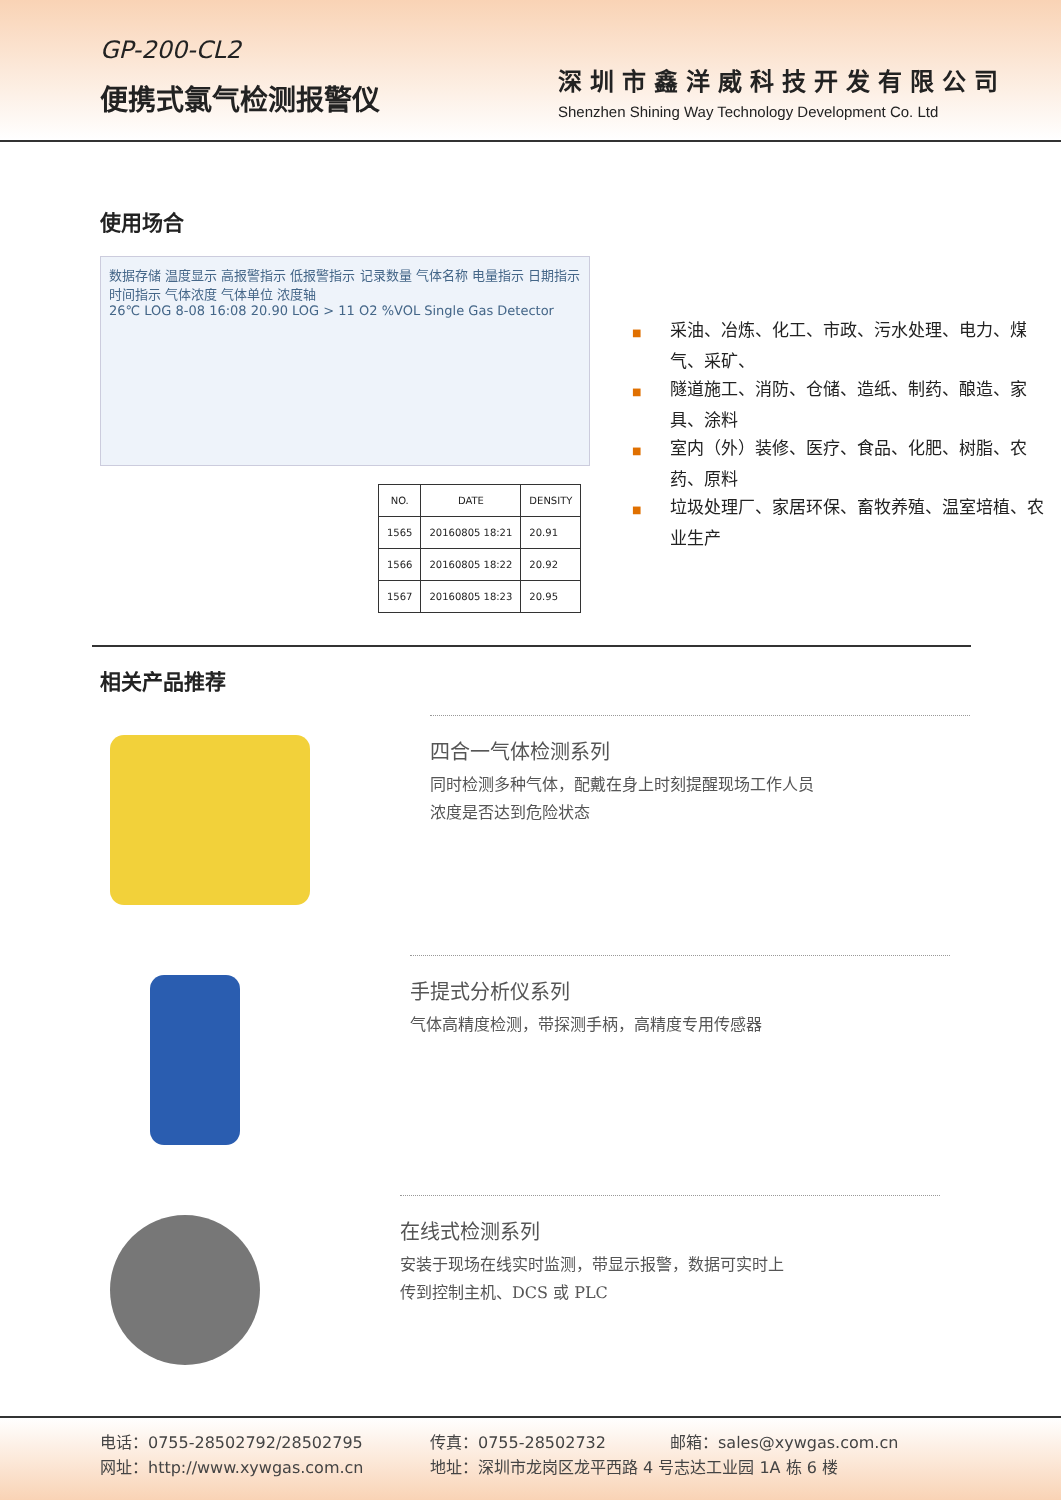GP-200-CL2
便携式氯气检测报警仪
深圳市鑫洋威科技开发有限公司
Shenzhen Shining Way Technology Development Co. Ltd
使用场合
数据存储 温度显示 高报警指示 低报警指示 记录数量 气体名称 电量指示 日期指示 时间指示 气体浓度 气体单位 浓度轴
26℃ LOG 8-08 16:08 20.90 LOG > 11 O2 %VOL Single Gas Detector
| NO. | DATE | DENSITY |
| --- | --- | --- |
| 1565 | 20160805 18:21 | 20.91 |
| 1566 | 20160805 18:22 | 20.92 |
| 1567 | 20160805 18:23 | 20.95 |
■ 采油、冶炼、化工、市政、污水处理、电力、煤气、采矿、
■ 隧道施工、消防、仓储、造纸、制药、酿造、家具、涂料
■ 室内（外）装修、医疗、食品、化肥、树脂、农药、原料
■ 垃圾处理厂、家居环保、畜牧养殖、温室培植、农业生产
相关产品推荐
四合一气体检测系列
同时检测多种气体，配戴在身上时刻提醒现场工作人员
浓度是否达到危险状态
手提式分析仪系列
气体高精度检测，带探测手柄，高精度专用传感器
在线式检测系列
安装于现场在线实时监测，带显示报警，数据可实时上
传到控制主机、DCS 或 PLC
电话：0755-28502792/28502795 传真：0755-28502732 邮箱：sales@xywgas.com.cn
网址：http://www.xywgas.com.cn 地址：深圳市龙岗区龙平西路 4 号志达工业园 1A 栋 6 楼